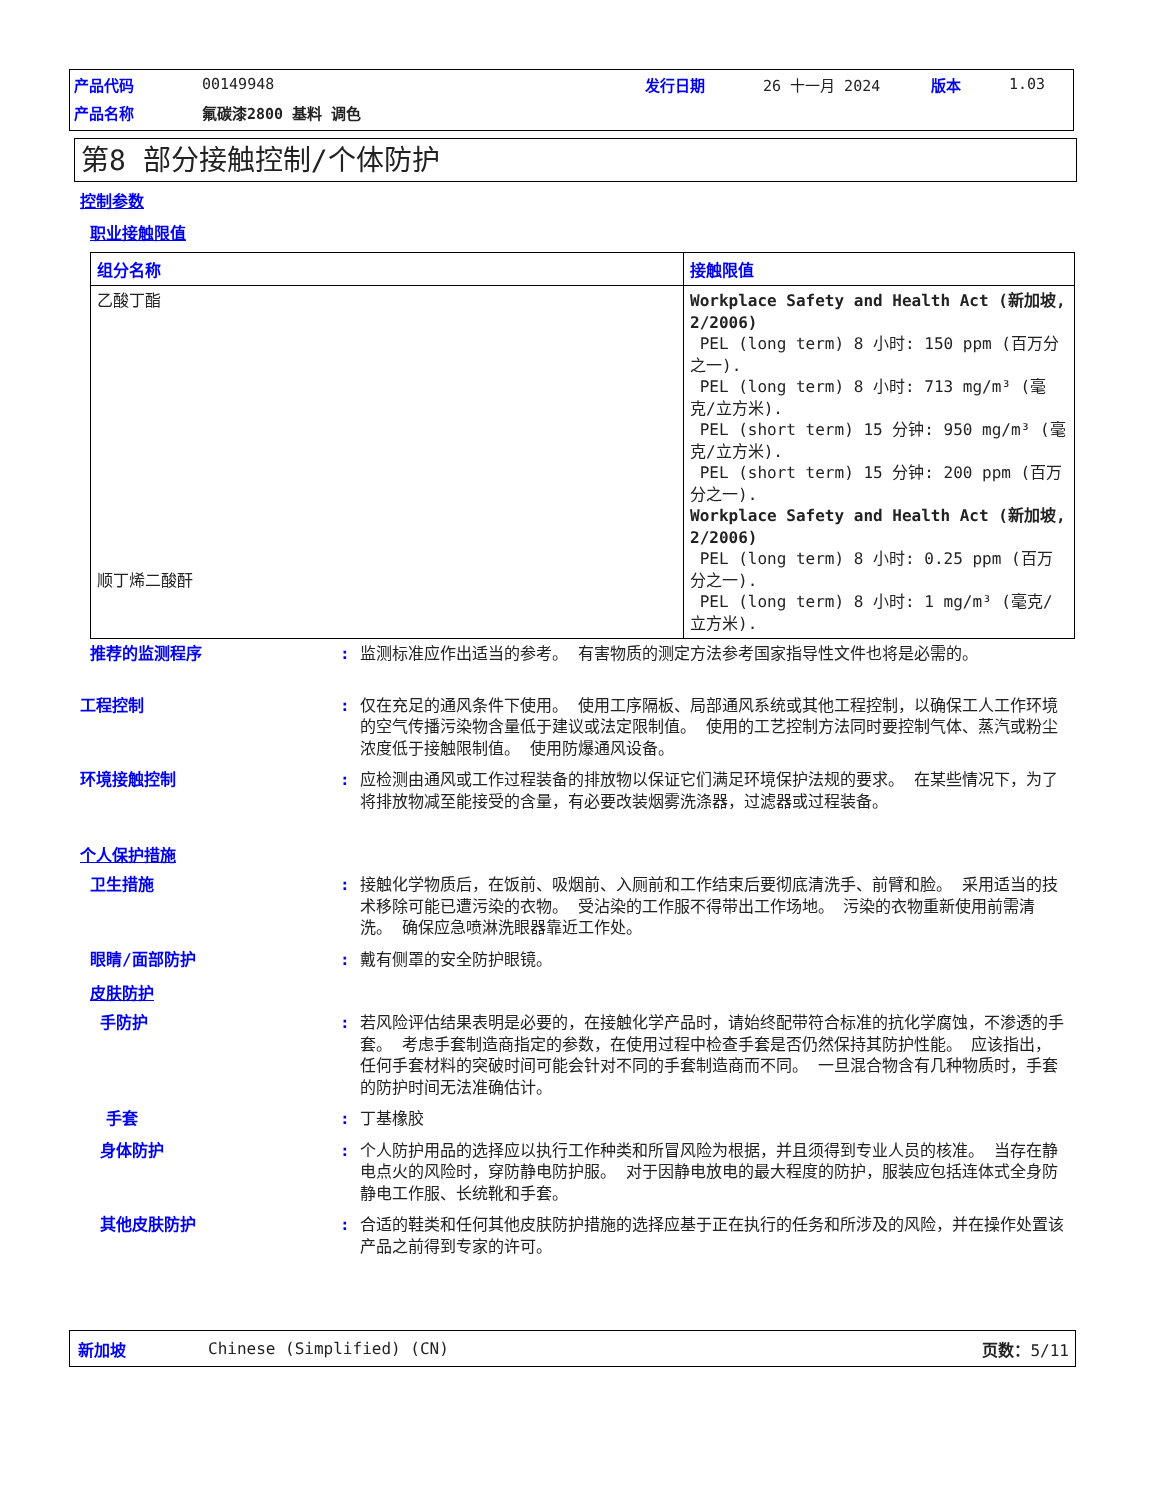| 产品代码 | 00149948 | 发行日期 | 26 十一月 2024 | 版本 | 1.03 |
| 产品名称 | 氟碳漆2800 基料 调色 | | | | |
第8 部分接触控制/个体防护
控制参数
职业接触限值
| 组分名称 | 接触限值 |
| --- | --- |
| 乙酸丁酯 顺丁烯二酸酐 | Workplace Safety and Health Act (新加坡, 2/2006) PEL (long term) 8 小时: 150 ppm (百万分之一). PEL (long term) 8 小时: 713 mg/m³ (毫克/立方米). PEL (short term) 15 分钟: 950 mg/m³ (毫克/立方米). PEL (short term) 15 分钟: 200 ppm (百万分之一). Workplace Safety and Health Act (新加坡, 2/2006) PEL (long term) 8 小时: 0.25 ppm (百万分之一). PEL (long term) 8 小时: 1 mg/m³ (毫克/立方米). |
推荐的监测程序 : 监测标准应作出适当的参考。 有害物质的测定方法参考国家指导性文件也将是必需的。
工程控制 : 仅在充足的通风条件下使用。 使用工序隔板、局部通风系统或其他工程控制，以确保工人工作环境的空气传播污染物含量低于建议或法定限制值。 使用的工艺控制方法同时要控制气体、蒸汽或粉尘浓度低于接触限制值。 使用防爆通风设备。
环境接触控制 : 应检测由通风或工作过程装备的排放物以保证它们满足环境保护法规的要求。 在某些情况下，为了将排放物减至能接受的含量，有必要改装烟雾洗涤器，过滤器或过程装备。
个人保护措施
卫生措施 : 接触化学物质后，在饭前、吸烟前、入厕前和工作结束后要彻底清洗手、前臂和脸。 采用适当的技术移除可能已遭污染的衣物。 受沾染的工作服不得带出工作场地。 污染的衣物重新使用前需清洗。 确保应急喷淋洗眼器靠近工作处。
眼睛/面部防护 : 戴有侧罩的安全防护眼镜。
皮肤防护
手防护 : 若风险评估结果表明是必要的，在接触化学产品时，请始终配带符合标准的抗化学腐蚀，不渗透的手套。 考虑手套制造商指定的参数，在使用过程中检查手套是否仍然保持其防护性能。 应该指出，任何手套材料的突破时间可能会针对不同的手套制造商而不同。 一旦混合物含有几种物质时，手套的防护时间无法准确估计。
手套 : 丁基橡胶
身体防护 : 个人防护用品的选择应以执行工作种类和所冒风险为根据，并且须得到专业人员的核准。 当存在静电点火的风险时，穿防静电防护服。 对于因静电放电的最大程度的防护，服装应包括连体式全身防静电工作服、长统靴和手套。
其他皮肤防护 : 合适的鞋类和任何其他皮肤防护措施的选择应基于正在执行的任务和所涉及的风险，并在操作处置该产品之前得到专家的许可。
新加坡 Chinese (Simplified) (CN) 页数：5/11